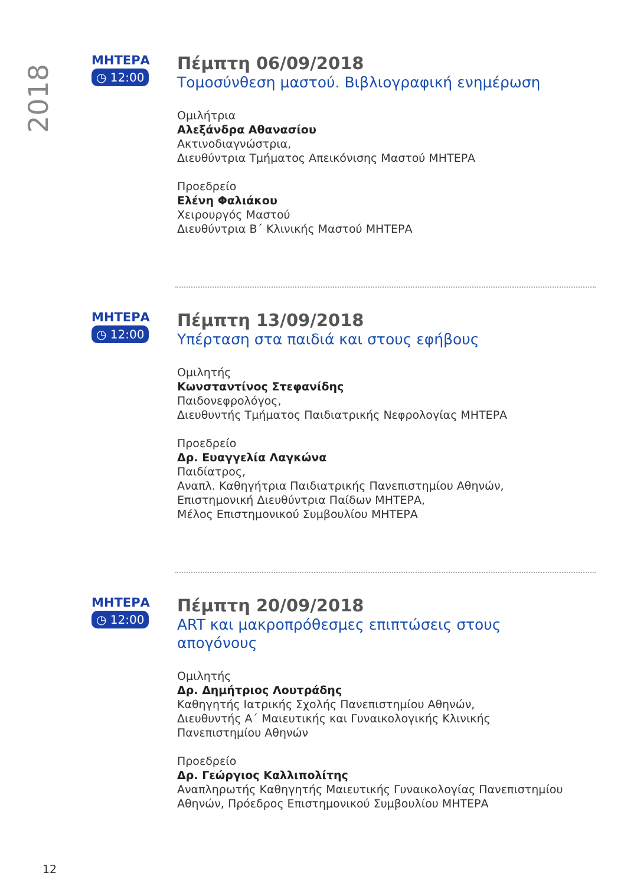2018
ΜΗΤΕΡΑ
◷ 12:00
Πέμπτη 06/09/2018
Τομοσύνθεση μαστού. Βιβλιογραφική ενημέρωση
Ομιλήτρια
Αλεξάνδρα Αθανασίου
Ακτινοδιαγνώστρια,
Διευθύντρια Τμήματος Απεικόνισης Μαστού ΜΗΤΕΡΑ
Προεδρείο
Ελένη Φαλιάκου
Χειρουργός Μαστού
Διευθύντρια Β΄ Κλινικής Μαστού ΜΗΤΕΡΑ
ΜΗΤΕΡΑ
◷ 12:00
Πέμπτη 13/09/2018
Υπέρταση στα παιδιά και στους εφήβους
Ομιλητής
Κωνσταντίνος Στεφανίδης
Παιδονεφρολόγος,
Διευθυντής Τμήματος Παιδιατρικής Νεφρολογίας ΜΗΤΕΡΑ
Προεδρείο
Δρ. Ευαγγελία Λαγκώνα
Παιδίατρος,
Αναπλ. Καθηγήτρια Παιδιατρικής Πανεπιστημίου Αθηνών,
Επιστημονική Διευθύντρια Παίδων ΜΗΤΕΡΑ,
Μέλος Επιστημονικού Συμβουλίου ΜΗΤΕΡΑ
ΜΗΤΕΡΑ
◷ 12:00
Πέμπτη 20/09/2018
ART και μακροπρόθεσμες επιπτώσεις στους απογόνους
Ομιλητής
Δρ. Δημήτριος Λουτράδης
Καθηγητής Ιατρικής Σχολής Πανεπιστημίου Αθηνών,
Διευθυντής Α΄ Μαιευτικής και Γυναικολογικής Κλινικής
Πανεπιστημίου Αθηνών
Προεδρείο
Δρ. Γεώργιος Καλλιπολίτης
Αναπληρωτής Καθηγητής Μαιευτικής Γυναικολογίας Πανεπιστημίου Αθηνών, Πρόεδρος Επιστημονικού Συμβουλίου ΜΗΤΕΡΑ
12